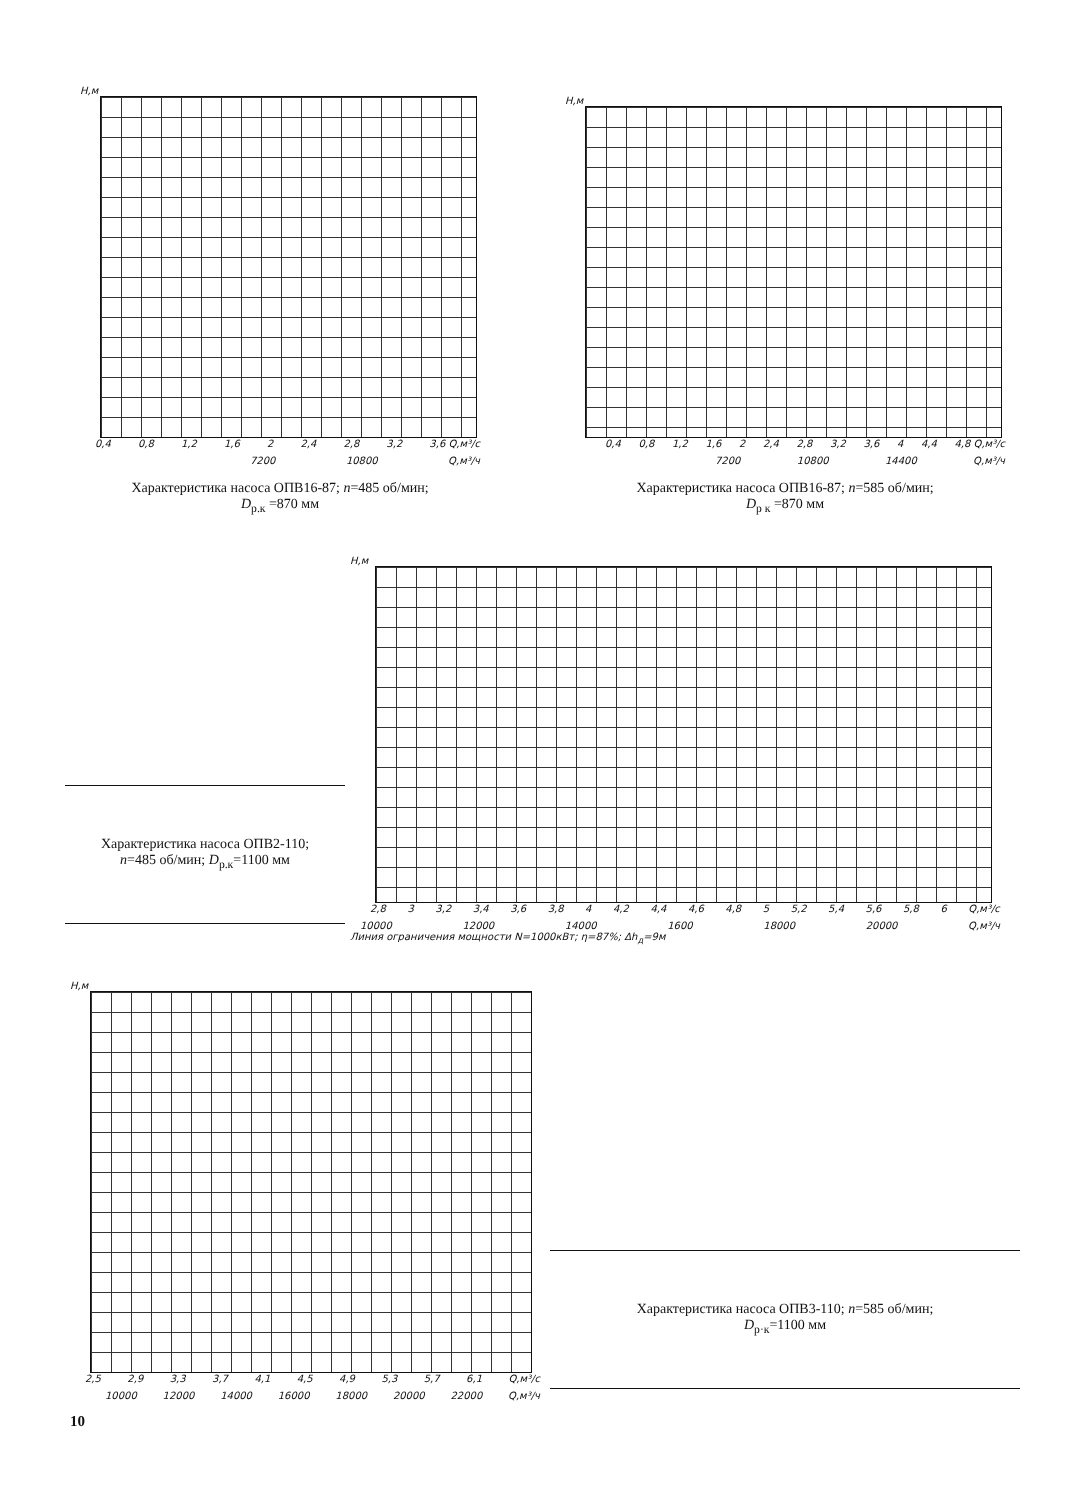H,м
0,4 0,8 1,2 1,6 2 2,4 2,8 3,2 3,6 Q,м³/с
7200 10800 Q,м³/ч
Характеристика насоса ОПВ16-87; n=485 об/мин;
D<sub>р.к</sub> =870 мм
H,м
0,4 0,8 1,2 1,6 2 2,4 2,8 3,2 3,6 4 4,4 4,8 Q,м³/с
7200 10800 14400 Q,м³/ч
Характеристика насоса ОПВ16-87; n=585 об/мин;
D<sub>р к</sub> =870 мм
Характеристика насоса ОПВ2-110;
n=485 об/мин; D<sub>р.к</sub>=1100 мм
H,м
2,8 3 3,2 3,4 3,6 3,8 4 4,2 4,4 4,6 4,8 5 5,2 5,4 5,6 5,8 6 Q,м³/с
10000 12000 14000 1600 18000 20000 Q,м³/ч
Линия ограничения мощности N=1000кВт; η=87%; Δh<sub>д</sub>=9м
H,м
2,5 2,9 3,3 3,7 4,1 4,5 4,9 5,3 5,7 6,1 Q,м³/с
10000 12000 14000 16000 18000 20000 22000 Q,м³/ч
10
Характеристика насоса ОПВ3-110; n=585 об/мин;
D<sub>р·к</sub>=1100 мм